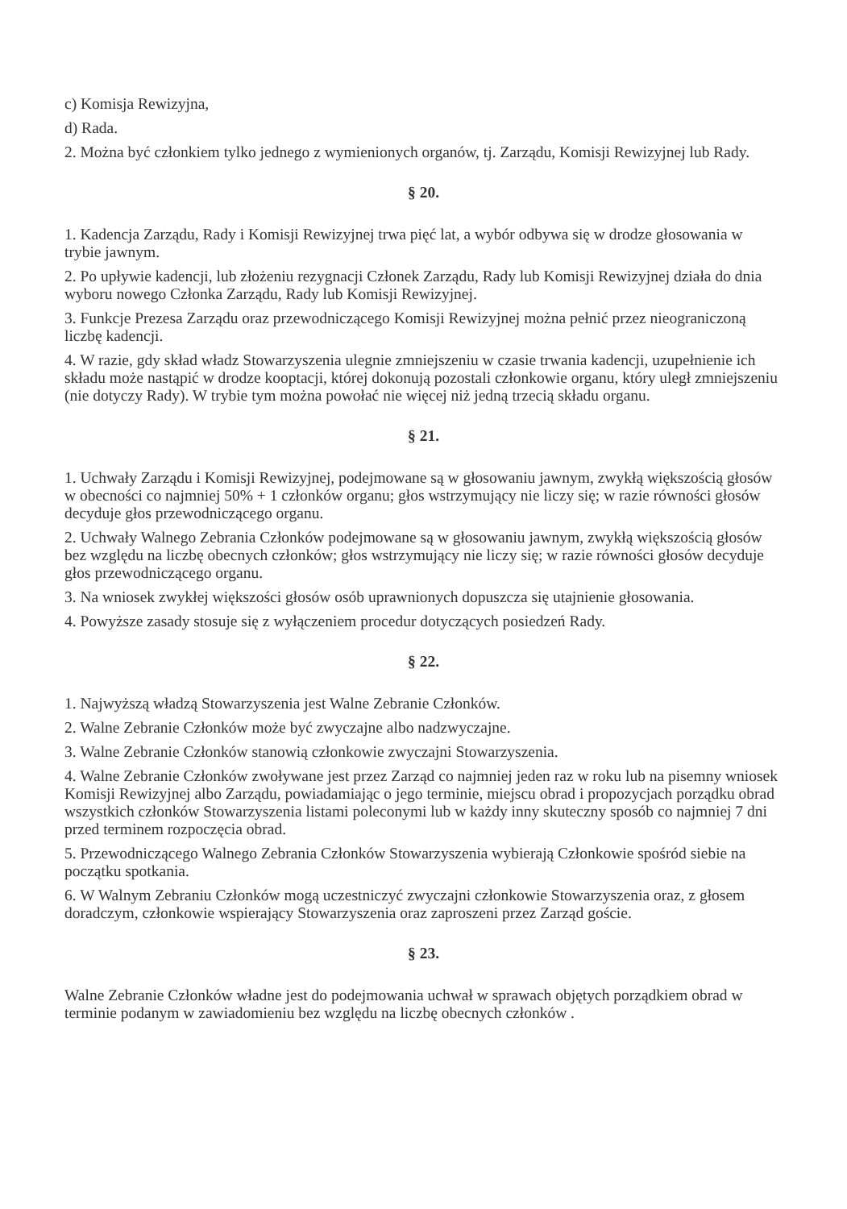c) Komisja Rewizyjna,
d) Rada.
2. Można być członkiem tylko jednego z wymienionych organów, tj. Zarządu, Komisji Rewizyjnej lub Rady.
§ 20.
1. Kadencja Zarządu, Rady i Komisji Rewizyjnej trwa pięć lat, a wybór odbywa się w drodze głosowania w trybie jawnym.
2. Po upływie kadencji, lub złożeniu rezygnacji Członek Zarządu, Rady lub Komisji Rewizyjnej działa do dnia wyboru nowego Członka Zarządu, Rady lub Komisji Rewizyjnej.
3. Funkcje Prezesa Zarządu oraz przewodniczącego Komisji Rewizyjnej można pełnić przez nieograniczoną liczbę kadencji.
4. W razie, gdy skład władz Stowarzyszenia ulegnie zmniejszeniu w czasie trwania kadencji, uzupełnienie ich składu może nastąpić w drodze kooptacji, której dokonują pozostali członkowie organu, który uległ zmniejszeniu (nie dotyczy Rady). W trybie tym można powołać nie więcej niż jedną trzecią składu organu.
§ 21.
1. Uchwały Zarządu i Komisji Rewizyjnej, podejmowane są w głosowaniu jawnym, zwykłą większością głosów w obecności co najmniej 50% + 1 członków organu; głos wstrzymujący nie liczy się; w razie równości głosów decyduje głos przewodniczącego organu.
2. Uchwały Walnego Zebrania Członków podejmowane są w głosowaniu jawnym, zwykłą większością głosów bez względu na liczbę obecnych członków; głos wstrzymujący nie liczy się; w razie równości głosów decyduje głos przewodniczącego organu.
3. Na wniosek zwykłej większości głosów osób uprawnionych dopuszcza się utajnienie głosowania.
4. Powyższe zasady stosuje się z wyłączeniem procedur dotyczących posiedzeń Rady.
§ 22.
1. Najwyższą władzą Stowarzyszenia jest Walne Zebranie Członków.
2. Walne Zebranie Członków może być zwyczajne albo nadzwyczajne.
3. Walne Zebranie Członków stanowią członkowie zwyczajni Stowarzyszenia.
4. Walne Zebranie Członków zwoływane jest przez Zarząd co najmniej jeden raz w roku lub na pisemny wniosek Komisji Rewizyjnej albo Zarządu, powiadamiając o jego terminie, miejscu obrad i propozycjach porządku obrad wszystkich członków Stowarzyszenia listami poleconymi lub w każdy inny skuteczny sposób co najmniej 7 dni przed terminem rozpoczęcia obrad.
5. Przewodniczącego Walnego Zebrania Członków Stowarzyszenia wybierają Członkowie spośród siebie na początku spotkania.
6. W Walnym Zebraniu Członków mogą uczestniczyć zwyczajni członkowie Stowarzyszenia oraz, z głosem doradczym, członkowie wspierający Stowarzyszenia oraz zaproszeni przez Zarząd goście.
§ 23.
Walne Zebranie Członków władne jest do podejmowania uchwał w sprawach objętych porządkiem obrad w terminie podanym w zawiadomieniu bez względu na liczbę obecnych członków .